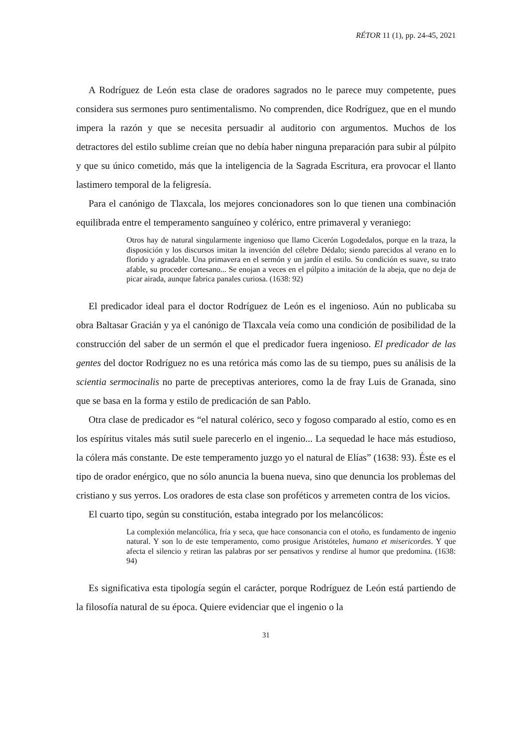RÉTOR 11 (1), pp. 24-45, 2021
A Rodríguez de León esta clase de oradores sagrados no le parece muy competente, pues considera sus sermones puro sentimentalismo. No comprenden, dice Rodríguez, que en el mundo impera la razón y que se necesita persuadir al auditorio con argumentos. Muchos de los detractores del estilo sublime creían que no debía haber ninguna preparación para subir al púlpito y que su único cometido, más que la inteligencia de la Sagrada Escritura, era provocar el llanto lastimero temporal de la feligresía.
Para el canónigo de Tlaxcala, los mejores concionadores son lo que tienen una combinación equilibrada entre el temperamento sanguíneo y colérico, entre primaveral y veraniego:
Otros hay de natural singularmente ingenioso que llamo Cicerón Logodedalos, porque en la traza, la disposición y los discursos imitan la invención del célebre Dédalo; siendo parecidos al verano en lo florido y agradable. Una primavera en el sermón y un jardín el estilo. Su condición es suave, su trato afable, su proceder cortesano... Se enojan a veces en el púlpito a imitación de la abeja, que no deja de picar airada, aunque fabrica panales curiosa. (1638: 92)
El predicador ideal para el doctor Rodríguez de León es el ingenioso. Aún no publicaba su obra Baltasar Gracián y ya el canónigo de Tlaxcala veía como una condición de posibilidad de la construcción del saber de un sermón el que el predicador fuera ingenioso. El predicador de las gentes del doctor Rodríguez no es una retórica más como las de su tiempo, pues su análisis de la scientia sermocinalis no parte de preceptivas anteriores, como la de fray Luis de Granada, sino que se basa en la forma y estilo de predicación de san Pablo.
Otra clase de predicador es “el natural colérico, seco y fogoso comparado al estío, como es en los espíritus vitales más sutil suele parecerlo en el ingenio... La sequedad le hace más estudioso, la cólera más constante. De este temperamento juzgo yo el natural de Elías” (1638: 93). Éste es el tipo de orador enérgico, que no sólo anuncia la buena nueva, sino que denuncia los problemas del cristiano y sus yerros. Los oradores de esta clase son proféticos y arremeten contra de los vicios.
El cuarto tipo, según su constitución, estaba integrado por los melancólicos:
La complexión melancólica, fría y seca, que hace consonancia con el otoño, es fundamento de ingenio natural. Y son lo de este temperamento, como prosigue Aristóteles, humano et misericordes. Y que afecta el silencio y retiran las palabras por ser pensativos y rendirse al humor que predomina. (1638: 94)
Es significativa esta tipología según el carácter, porque Rodríguez de León está partiendo de la filosofía natural de su época. Quiere evidenciar que el ingenio o la
31